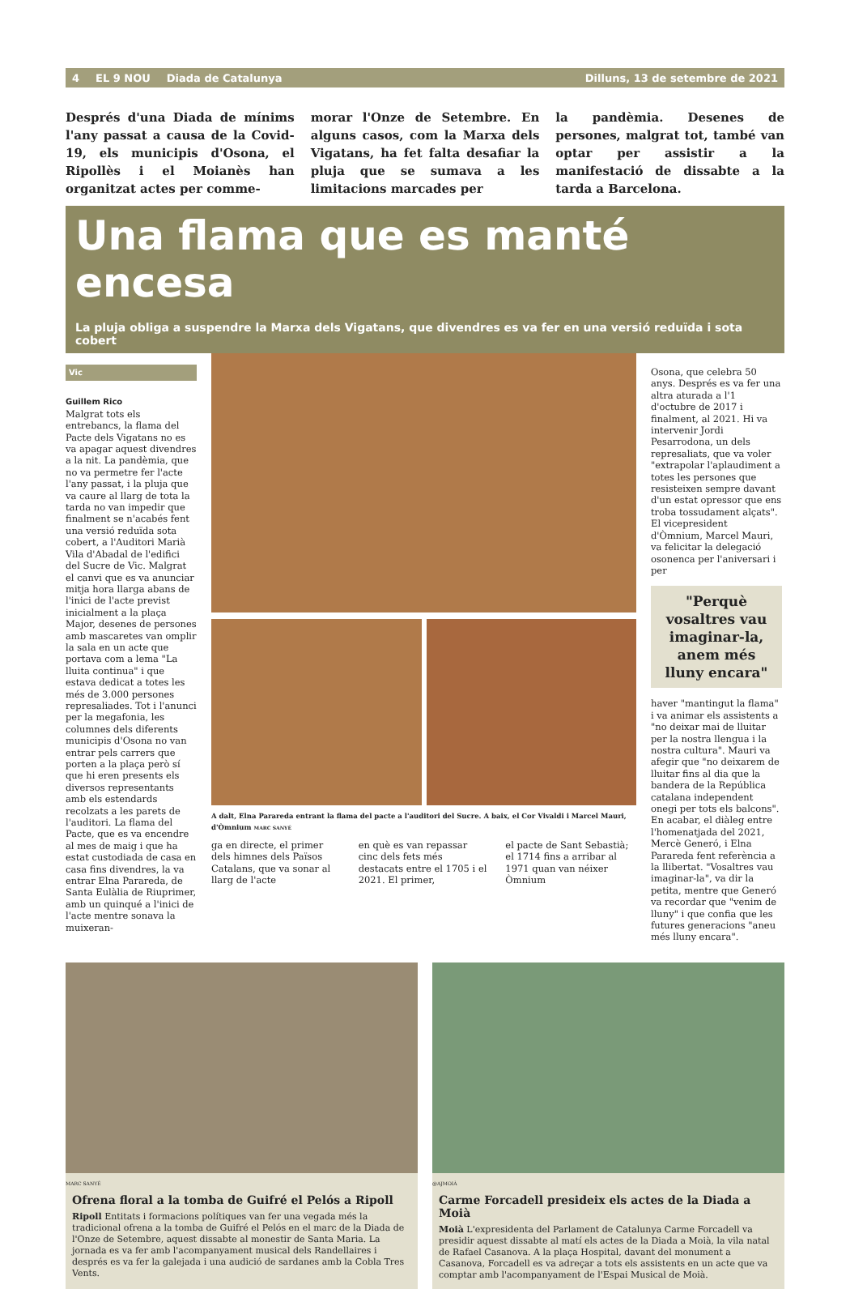4 EL 9 NOU Diada de Catalunya Dilluns, 13 de setembre de 2021
Després d'una Diada de mínims l'any passat a causa de la Covid-19, els municipis d'Osona, el Ripollès i el Moianès han organitzat actes per comme-
morar l'Onze de Setembre. En alguns casos, com la Marxa dels Vigatans, ha fet falta desafiar la pluja que se sumava a les limitacions marcades per
la pandèmia. Desenes de persones, malgrat tot, també van optar per assistir a la manifestació de dissabte a la tarda a Barcelona.
Una flama que es manté encesa
La pluja obliga a suspendre la Marxa dels Vigatans, que divendres es va fer en una versió reduïda i sota cobert
Vic
Guillem Rico
Malgrat tots els entrebancs, la flama del Pacte dels Vigatans no es va apagar aquest divendres a la nit. La pandèmia, que no va permetre fer l'acte l'any passat, i la pluja que va caure al llarg de tota la tarda no van impedir que finalment se n'acabés fent una versió reduïda sota cobert, a l'Auditori Marià Vila d'Abadal de l'edifici del Sucre de Vic. Malgrat el canvi que es va anunciar mitja hora llarga abans de l'inici de l'acte previst inicialment a la plaça Major, desenes de persones amb mascaretes van omplir la sala en un acte que portava com a lema "La lluita continua" i que estava dedicat a totes les més de 3.000 persones represaliades. Tot i l'anunci per la megafonia, les columnes dels diferents municipis d'Osona no van entrar pels carrers que porten a la plaça però sí que hi eren presents els diversos representants amb els estendards recolzats a les parets de l'auditori. La flama del Pacte, que es va encendre al mes de maig i que ha estat custodiada de casa en casa fins divendres, la va entrar Elna Parareda, de Santa Eulàlia de Riuprimer, amb un quinqué a l'inici de l'acte mentre sonava la muixeran-
A dalt, Elna Parareda entrant la flama del pacte a l'auditori del Sucre. A baix, el Cor Vivaldi i Marcel Mauri, d'Òmnium MARC SANYÉ
ga en directe, el primer dels himnes dels Països Catalans, que va sonar al llarg de l'acte
en què es van repassar cinc dels fets més destacats entre el 1705 i el 2021. El primer,
el pacte de Sant Sebastià; el 1714 fins a arribar al 1971 quan van néixer Òmnium
Osona, que celebra 50 anys. Després es va fer una altra aturada a l'1 d'octubre de 2017 i finalment, al 2021. Hi va intervenir Jordi Pesarrodona, un dels represaliats, que va voler "extrapolar l'aplaudiment a totes les persones que resisteixen sempre davant d'un estat opressor que ens troba tossudament alçats". El vicepresident d'Òmnium, Marcel Mauri, va felicitar la delegació osonenca per l'aniversari i per
"Perquè vosaltres vau imaginar-la, anem més lluny encara"
haver "mantingut la flama" i va animar els assistents a "no deixar mai de lluitar per la nostra llengua i la nostra cultura". Mauri va afegir que "no deixarem de lluitar fins al dia que la bandera de la República catalana independent onegi per tots els balcons". En acabar, el diàleg entre l'homenatjada del 2021, Mercè Generó, i Elna Parareda fent referència a la llibertat. "Vosaltres vau imaginar-la", va dir la petita, mentre que Generó va recordar que "venim de lluny" i que confia que les futures generacions "aneu més lluny encara".
MARC SANYÉ
Ofrena floral a la tomba de Guifré el Pelós a Ripoll
Ripoll Entitats i formacions polítiques van fer una vegada més la tradicional ofrena a la tomba de Guifré el Pelós en el marc de la Diada de l'Onze de Setembre, aquest dissabte al monestir de Santa Maria. La jornada es va fer amb l'acompanyament musical dels Randellaires i després es va fer la galejada i una audició de sardanes amb la Cobla Tres Vents.
@AJMOIÀ
Carme Forcadell presideix els actes de la Diada a Moià
Moià L'expresidenta del Parlament de Catalunya Carme Forcadell va presidir aquest dissabte al matí els actes de la Diada a Moià, la vila natal de Rafael Casanova. A la plaça Hospital, davant del monument a Casanova, Forcadell es va adreçar a tots els assistents en un acte que va comptar amb l'acompanyament de l'Espai Musical de Moià.